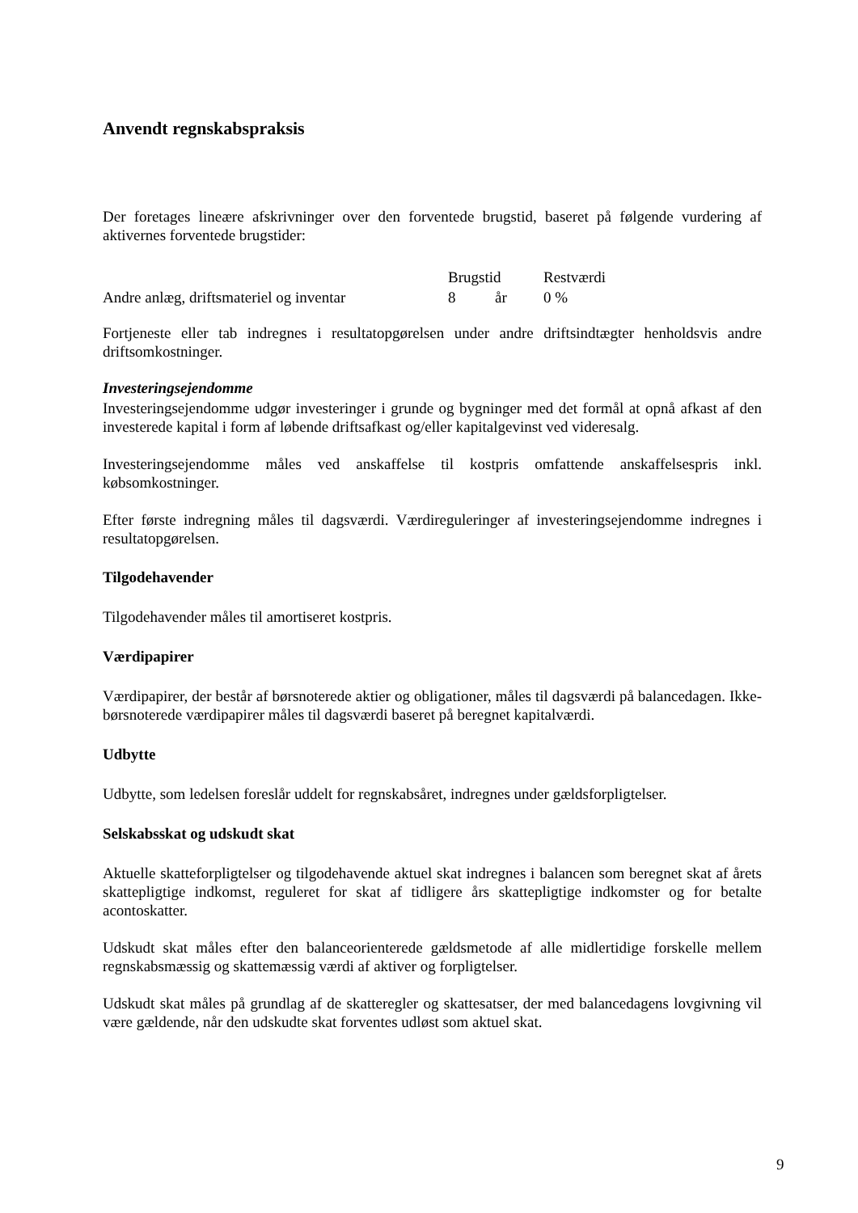Anvendt regnskabspraksis
Der foretages lineære afskrivninger over den forventede brugstid, baseret på følgende vurdering af aktivernes forventede brugstider:
| | Brugstid | | Restværdi |
| Andre anlæg, driftsmateriel og inventar | 8 | år | 0 % |
Fortjeneste eller tab indregnes i resultatopgørelsen under andre driftsindtægter henholdsvis andre driftsomkostninger.
Investeringsejendomme
Investeringsejendomme udgør investeringer i grunde og bygninger med det formål at opnå afkast af den investerede kapital i form af løbende driftsafkast og/eller kapitalgevinst ved videresalg.
Investeringsejendomme måles ved anskaffelse til kostpris omfattende anskaffelsespris inkl. købsomkostninger.
Efter første indregning måles til dagsværdi. Værdireguleringer af investeringsejendomme indregnes i resultatopgørelsen.
Tilgodehavender
Tilgodehavender måles til amortiseret kostpris.
Værdipapirer
Værdipapirer, der består af børsnoterede aktier og obligationer, måles til dagsværdi på balancedagen. Ikke-børsnoterede værdipapirer måles til dagsværdi baseret på beregnet kapitalværdi.
Udbytte
Udbytte, som ledelsen foreslår uddelt for regnskabsåret, indregnes under gældsforpligtelser.
Selskabsskat og udskudt skat
Aktuelle skatteforpligtelser og tilgodehavende aktuel skat indregnes i balancen som beregnet skat af årets skattepligtige indkomst, reguleret for skat af tidligere års skattepligtige indkomster og for betalte acontoskatter.
Udskudt skat måles efter den balanceorienterede gældsmetode af alle midlertidige forskelle mellem regnskabsmæssig og skattemæssig værdi af aktiver og forpligtelser.
Udskudt skat måles på grundlag af de skatteregler og skattesatser, der med balancedagens lovgivning vil være gældende, når den udskudte skat forventes udløst som aktuel skat.
9